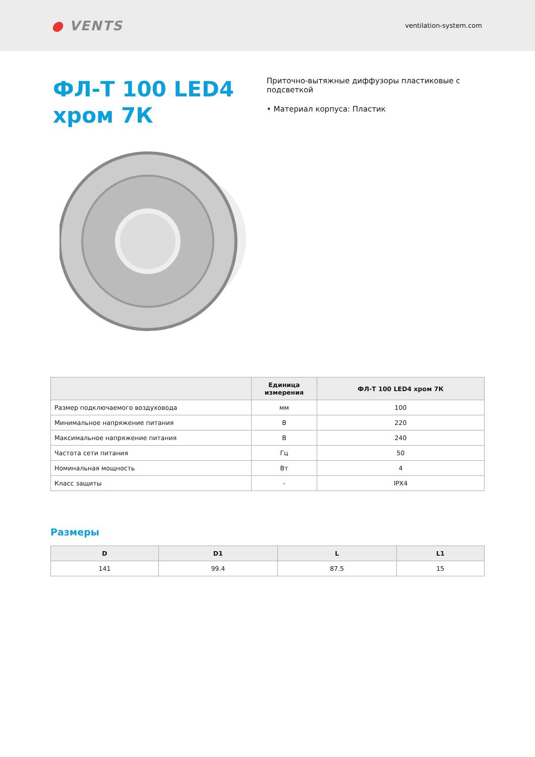● VENTS
ventilation-system.com
ФЛ-Т 100 LED4 хром 7К
Приточно-вытяжные диффузоры пластиковые с подсветкой
• Материал корпуса: Пластик
| | Единица измерения | ФЛ-Т 100 LED4 хром 7К |
| --- | --- | --- |
| Размер подключаемого воздуховода | мм | 100 |
| Минимальное напряжение питания | В | 220 |
| Максимальное напряжение питания | В | 240 |
| Частота сети питания | Гц | 50 |
| Номинальная мощность | Вт | 4 |
| Класс защиты | - | IPX4 |
Размеры
| D | D1 | L | L1 |
| --- | --- | --- | --- |
| 141 | 99.4 | 87.5 | 15 |